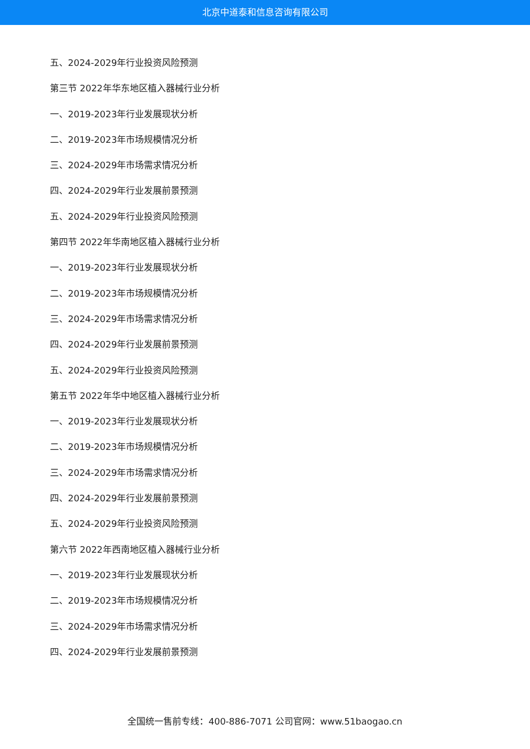北京中道泰和信息咨询有限公司
五、2024-2029年行业投资风险预测
第三节 2022年华东地区植入器械行业分析
一、2019-2023年行业发展现状分析
二、2019-2023年市场规模情况分析
三、2024-2029年市场需求情况分析
四、2024-2029年行业发展前景预测
五、2024-2029年行业投资风险预测
第四节 2022年华南地区植入器械行业分析
一、2019-2023年行业发展现状分析
二、2019-2023年市场规模情况分析
三、2024-2029年市场需求情况分析
四、2024-2029年行业发展前景预测
五、2024-2029年行业投资风险预测
第五节 2022年华中地区植入器械行业分析
一、2019-2023年行业发展现状分析
二、2019-2023年市场规模情况分析
三、2024-2029年市场需求情况分析
四、2024-2029年行业发展前景预测
五、2024-2029年行业投资风险预测
第六节 2022年西南地区植入器械行业分析
一、2019-2023年行业发展现状分析
二、2019-2023年市场规模情况分析
三、2024-2029年市场需求情况分析
四、2024-2029年行业发展前景预测
全国统一售前专线：400-886-7071 公司官网：www.51baogao.cn